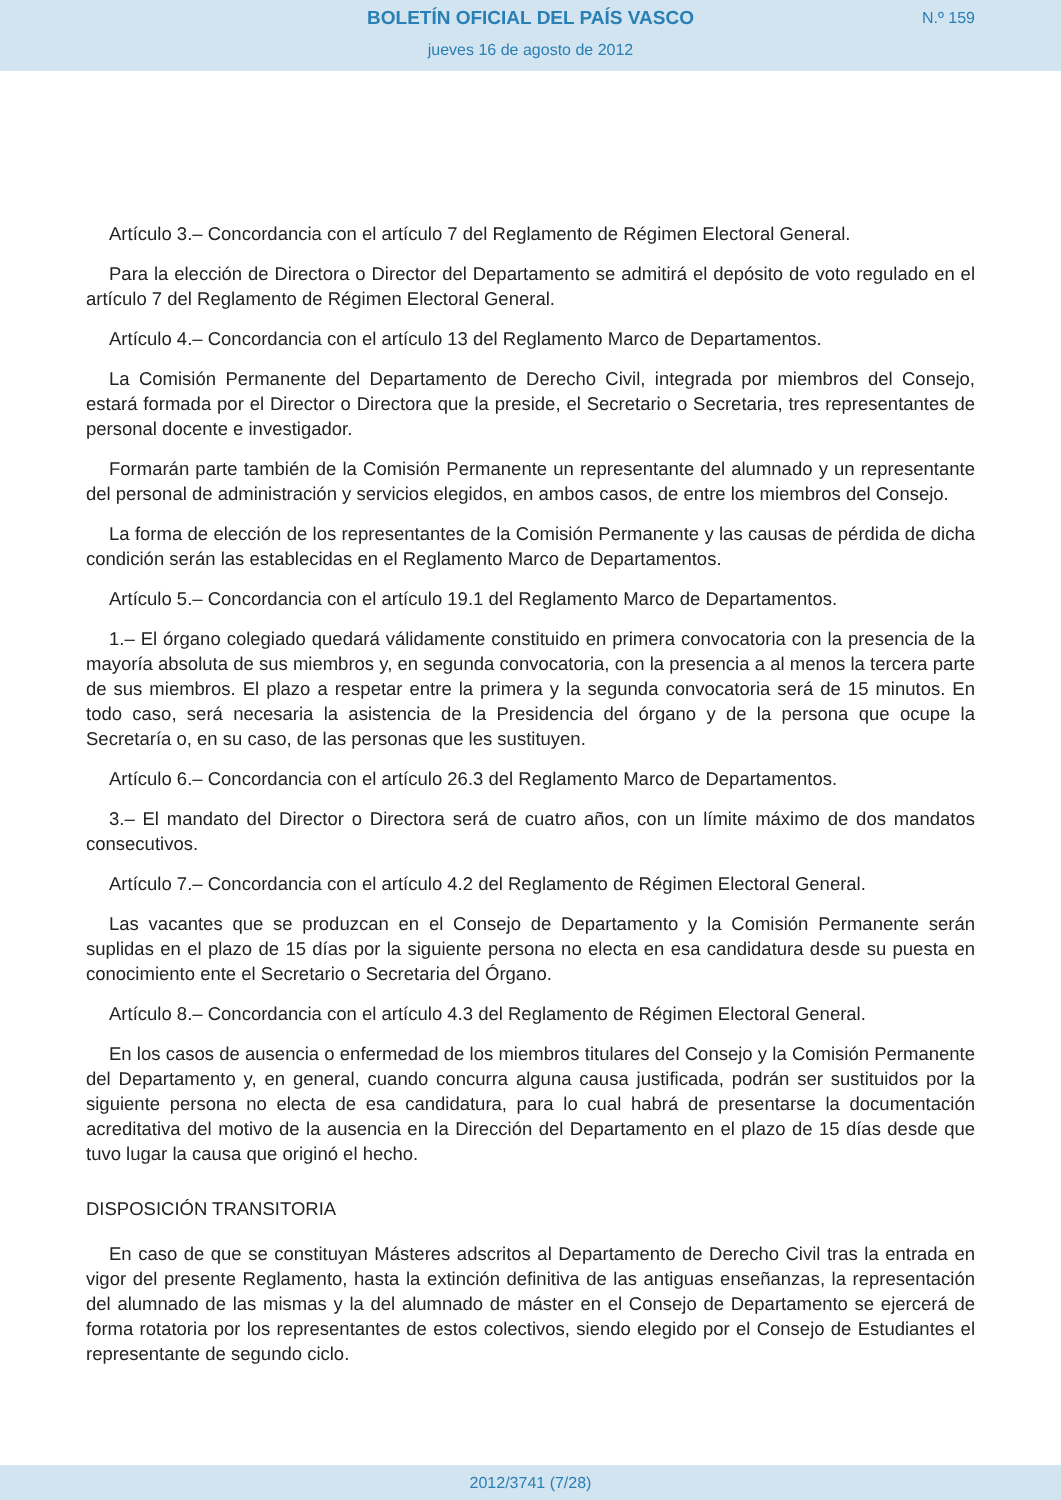BOLETÍN OFICIAL DEL PAÍS VASCO
jueves 16 de agosto de 2012
N.º 159
Artículo 3.– Concordancia con el artículo 7 del Reglamento de Régimen Electoral General.
Para la elección de Directora o Director del Departamento se admitirá el depósito de voto regulado en el artículo 7 del Reglamento de Régimen Electoral General.
Artículo 4.– Concordancia con el artículo 13 del Reglamento Marco de Departamentos.
La Comisión Permanente del Departamento de Derecho Civil, integrada por miembros del Consejo, estará formada por el Director o Directora que la preside, el Secretario o Secretaria, tres representantes de personal docente e investigador.
Formarán parte también de la Comisión Permanente un representante del alumnado y un representante del personal de administración y servicios elegidos, en ambos casos, de entre los miembros del Consejo.
La forma de elección de los representantes de la Comisión Permanente y las causas de pérdida de dicha condición serán las establecidas en el Reglamento Marco de Departamentos.
Artículo 5.– Concordancia con el artículo 19.1 del Reglamento Marco de Departamentos.
1.– El órgano colegiado quedará válidamente constituido en primera convocatoria con la presencia de la mayoría absoluta de sus miembros y, en segunda convocatoria, con la presencia a al menos la tercera parte de sus miembros. El plazo a respetar entre la primera y la segunda convocatoria será de 15 minutos. En todo caso, será necesaria la asistencia de la Presidencia del órgano y de la persona que ocupe la Secretaría o, en su caso, de las personas que les sustituyen.
Artículo 6.– Concordancia con el artículo 26.3 del Reglamento Marco de Departamentos.
3.– El mandato del Director o Directora será de cuatro años, con un límite máximo de dos mandatos consecutivos.
Artículo 7.– Concordancia con el artículo 4.2 del Reglamento de Régimen Electoral General.
Las vacantes que se produzcan en el Consejo de Departamento y la Comisión Permanente serán suplidas en el plazo de 15 días por la siguiente persona no electa en esa candidatura desde su puesta en conocimiento ente el Secretario o Secretaria del Órgano.
Artículo 8.– Concordancia con el artículo 4.3 del Reglamento de Régimen Electoral General.
En los casos de ausencia o enfermedad de los miembros titulares del Consejo y la Comisión Permanente del Departamento y, en general, cuando concurra alguna causa justificada, podrán ser sustituidos por la siguiente persona no electa de esa candidatura, para lo cual habrá de presentarse la documentación acreditativa del motivo de la ausencia en la Dirección del Departamento en el plazo de 15 días desde que tuvo lugar la causa que originó el hecho.
DISPOSICIÓN TRANSITORIA
En caso de que se constituyan Másteres adscritos al Departamento de Derecho Civil tras la entrada en vigor del presente Reglamento, hasta la extinción definitiva de las antiguas enseñanzas, la representación del alumnado de las mismas y la del alumnado de máster en el Consejo de Departamento se ejercerá de forma rotatoria por los representantes de estos colectivos, siendo elegido por el Consejo de Estudiantes el representante de segundo ciclo.
2012/3741 (7/28)